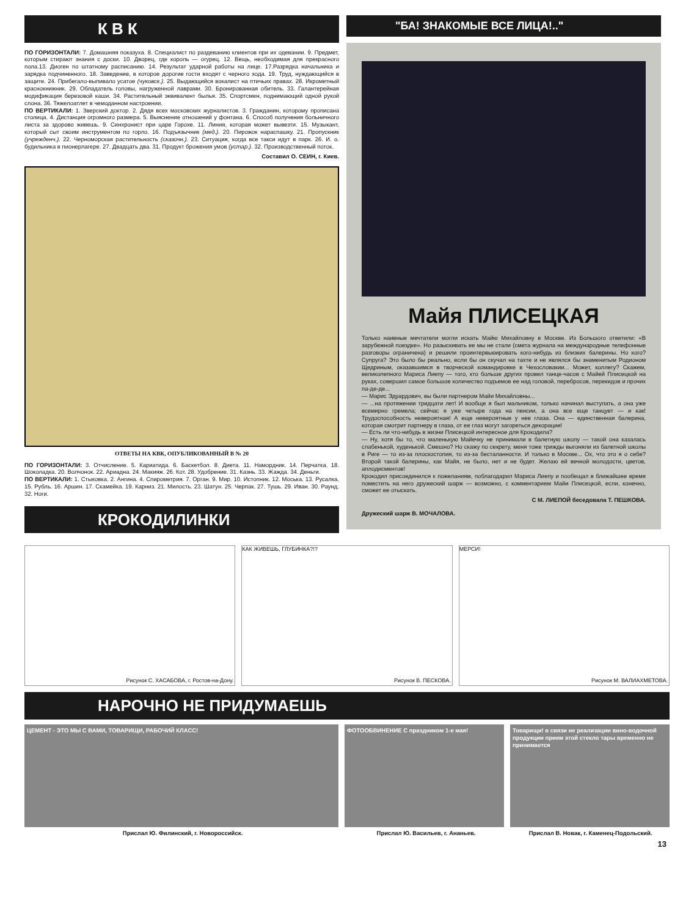К В К
ПО ГОРИЗОНТАЛИ: 7. Домашняя показуха. 8. Специалист по раздеванию клиентов при их одевании. 9. Предмет, которым стирают знания с доски. 10. Дворец, где король — огурец. 12. Вещь, необходимая для прекрасного пола.13. Диоген по штатному расписанию. 14. Результат ударной работы на лице. 17.Разрядка начальника и зарядка подчиненного. 18. Заведение, в которое дорогие гости входят с черного хода. 19. Труд, нуждающийся в защите. 24. Прибегало-выпивало усатое (чуковск.). 25. Выдающийся вокалист на птичьих правах. 28. Икрометный краснокнижник. 29. Обладатель головы, нагруженной лаврами. 30. Бронированная обитель. 33. Галантерейная модификация березовой каши. 34. Растительный эквивалент былья. 35. Спортсмен, поднимающий одной рукой слона. 36. Тяжелоатлет в чемоданном настроении.
ПО ВЕРТИКАЛИ: 1. Зверский доктор. 2. Дядя всех московских журналистов. 3. Гражданин, которому прописана столица. 4. Дистанция огромного размера. 5. Выяснение отношений у фонтана. 6. Способ получения больничного листа за здорово живешь. 9. Синхронист при царе Горохе. 11. Линия, которая может вывезти. 15. Музыкант, который сыт своим инструментом по горло. 16. Подъязычник (мед.). 20. Пирожок нараспашку. 21. Пропускник (учрежденч.). 22. Черноморская растительность (сказочн.). 23. Ситуация, когда все такси идут в парк. 26. И. о. будильника в пионерлагере. 27. Двадцать два. 31. Продукт брожения умов (устар.). 32. Производственный поток.
Составил О. СЕИН, г. Киев.
ОТВЕТЫ НА КВК, ОПУБЛИКОВАННЫЙ В № 20
ПО ГОРИЗОНТАЛИ: 3. Отчисление. 5. Кариатида. 6. Баскетбол. 8. Диета. 11. Намордник. 14. Перчатка. 18. Шоколадка. 20. Волчонок. 22. Ариадна. 24. Макияж. 26. Кот. 28. Удобрение. 31. Казнь. 33. Жажда. 34. Деньги.
ПО ВЕРТИКАЛИ: 1. Стыковка. 2. Ангина. 4. Спирометрия. 7. Орган. 9. Мир. 10. Истопник. 12. Моська. 13. Русалка. 15. Рубль. 16. Аршин. 17. Скамейка. 19. Карниз. 21. Милость. 23. Шатун. 25. Черпак. 27. Тушь. 29. Иван. 30. Раунд. 32. Ноги.
КРОКОДИЛИНКИ
"БА! ЗНАКОМЫЕ ВСЕ ЛИЦА!.."
Майя ПЛИСЕЦКАЯ
Только наивные мечтатели могли искать Майю Михайловну в Москве. Из Большого ответили: «В зарубежной поездке». Но разыскивать ее мы не стали (смета журнала на международные телефонные разговоры ограничена) и решили проинтервьюировать кого-нибудь из близких балерины. Но кого? Супруга? Это было бы реально, если бы он скучал на тахте и не являлся бы знаменитым Родионом Щедриным, оказавшимся в творческой командировке в Чехословакии... Может, коллегу? Скажем, великолепного Мариса Лиепу — того, кто больше других провел танце-часов с Майей Плисецкой на руках, совершил самое большое количество подъемов ее над головой, перебросов, перекидов и прочих па-де-де...
— Марис Эдуардович, вы были партнером Майи Михайловны...
— ...на протяжении тридцати лет! И вообще я был мальчиком, только начинал выступать, а она уже всемирно гремела; сейчас я уже четыре года на пенсии, а она все еще танцует — и как! Трудоспособность невероятная! А еще невероятные у нее глаза. Она — единственная балерина, которая смотрит партнеру в глаза, от ее глаз могут загореться декорации!
— Есть ли что-нибудь в жизни Плисецкой интересное для Крокодила?
— Ну, хотя бы то, что маленькую Майечку не принимали в балетную школу — такой она казалась слабенькой, худенькой. Смешно? Но скажу по секрету, меня тоже трижды выгоняли из балетной школы в Риге — то из-за плоскостопия, то из-за бесталанности. И только в Москве... Ох, что это я о себе? Второй такой балерины, как Майя, не было, нет и не будет. Желаю ей вечной молодости, цветов, аплодисментов!
Крокодил присоединился к пожеланиям, поблагодарил Мариса Лиепу и пообещал в ближайшее время поместить на него дружеский шарж — возможно, с комментарием Майи Плисецкой, если, конечно, сможет ее отыскать.
С М. ЛИЕПОЙ беседовала Т. ПЕШКОВА.
Дружеский шарж В. МОЧАЛОВА.
Рисунок С. ХАСАБОВА, г. Ростов-на-Дону.
КАК ЖИВЕШЬ, ГЛУБИНКА?!?
Рисунок В. ПЕСКОВА.
МЕРСИ!
Рисунок М. ВАЛИАХМЕТОВА.
НАРОЧНО НЕ ПРИДУМАЕШЬ
ЦЕМЕНТ - ЭТО МЫ С ВАМИ, ТОВАРИЩИ, РАБОЧИЙ КЛАСС!
ФОТООБВИНЕНИЕ С праздником 1-е мая!
Товарищи! в связи не реализации вино-водочной продукции прием этой стекло тары временно не принимается
Прислал Ю. Филинский, г. Новороссийск. Прислал Ю. Васильев, г. Ананьев. Прислал В. Новак, г. Каменец-Подольский.
13